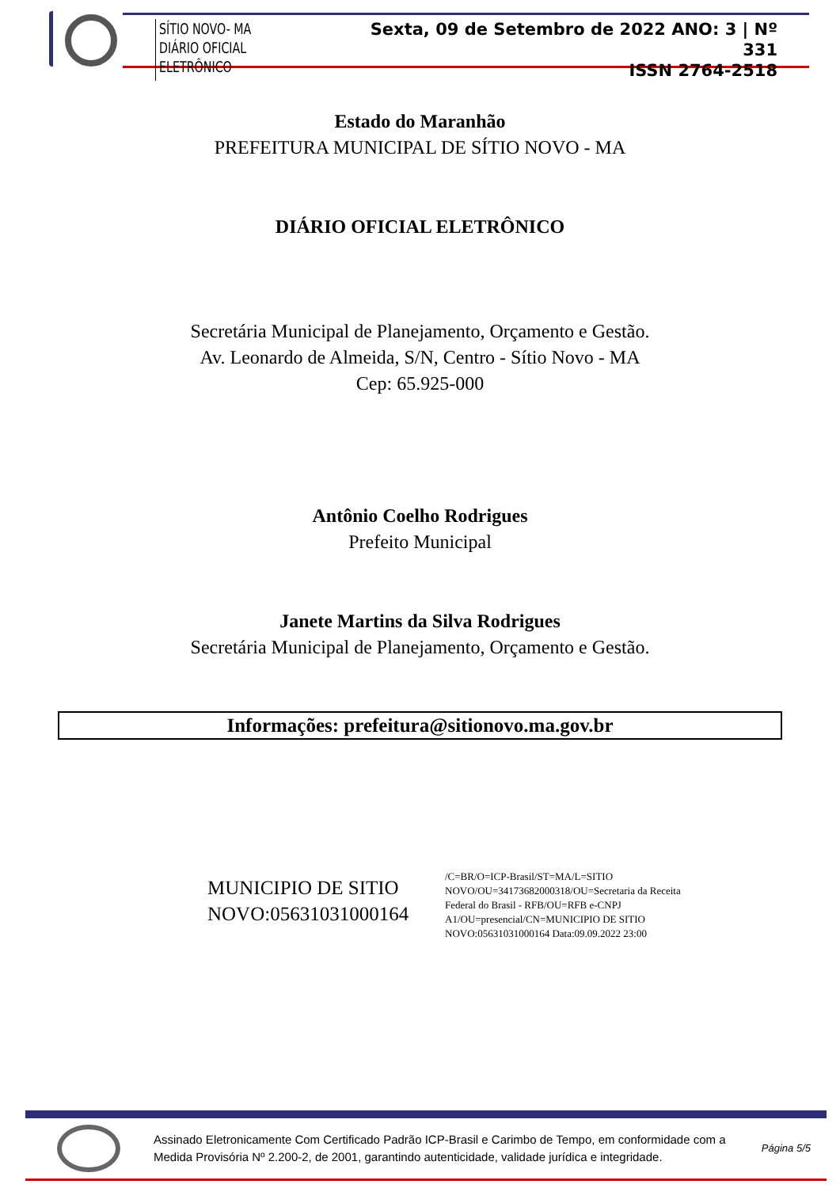SÍTIO NOVO- MA
DIÁRIO OFICIAL ELETRÔNICO
Sexta, 09 de Setembro de 2022 ANO: 3 | Nº 331
ISSN 2764-2518
Estado do Maranhão
PREFEITURA MUNICIPAL DE SÍTIO NOVO - MA
DIÁRIO OFICIAL ELETRÔNICO
Secretária Municipal de Planejamento, Orçamento e Gestão.
Av. Leonardo de Almeida, S/N, Centro - Sítio Novo - MA
Cep: 65.925-000
Antônio Coelho Rodrigues
Prefeito Municipal
Janete Martins da Silva Rodrigues
Secretária Municipal de Planejamento, Orçamento e Gestão.
Informações: prefeitura@sitionovo.ma.gov.br
MUNICIPIO DE SITIO NOVO:05631031000164
/C=BR/O=ICP-Brasil/ST=MA/L=SITIO NOVO/OU=34173682000318/OU=Secretaria da Receita Federal do Brasil - RFB/OU=RFB e-CNPJ A1/OU=presencial/CN=MUNICIPIO DE SITIO NOVO:05631031000164 Data:09.09.2022 23:00
Assinado Eletronicamente Com Certificado Padrão ICP-Brasil e Carimbo de Tempo, em conformidade com a
Medida Provisória Nº 2.200-2, de 2001, garantindo autenticidade, validade jurídica e integridade.
Página 5/5